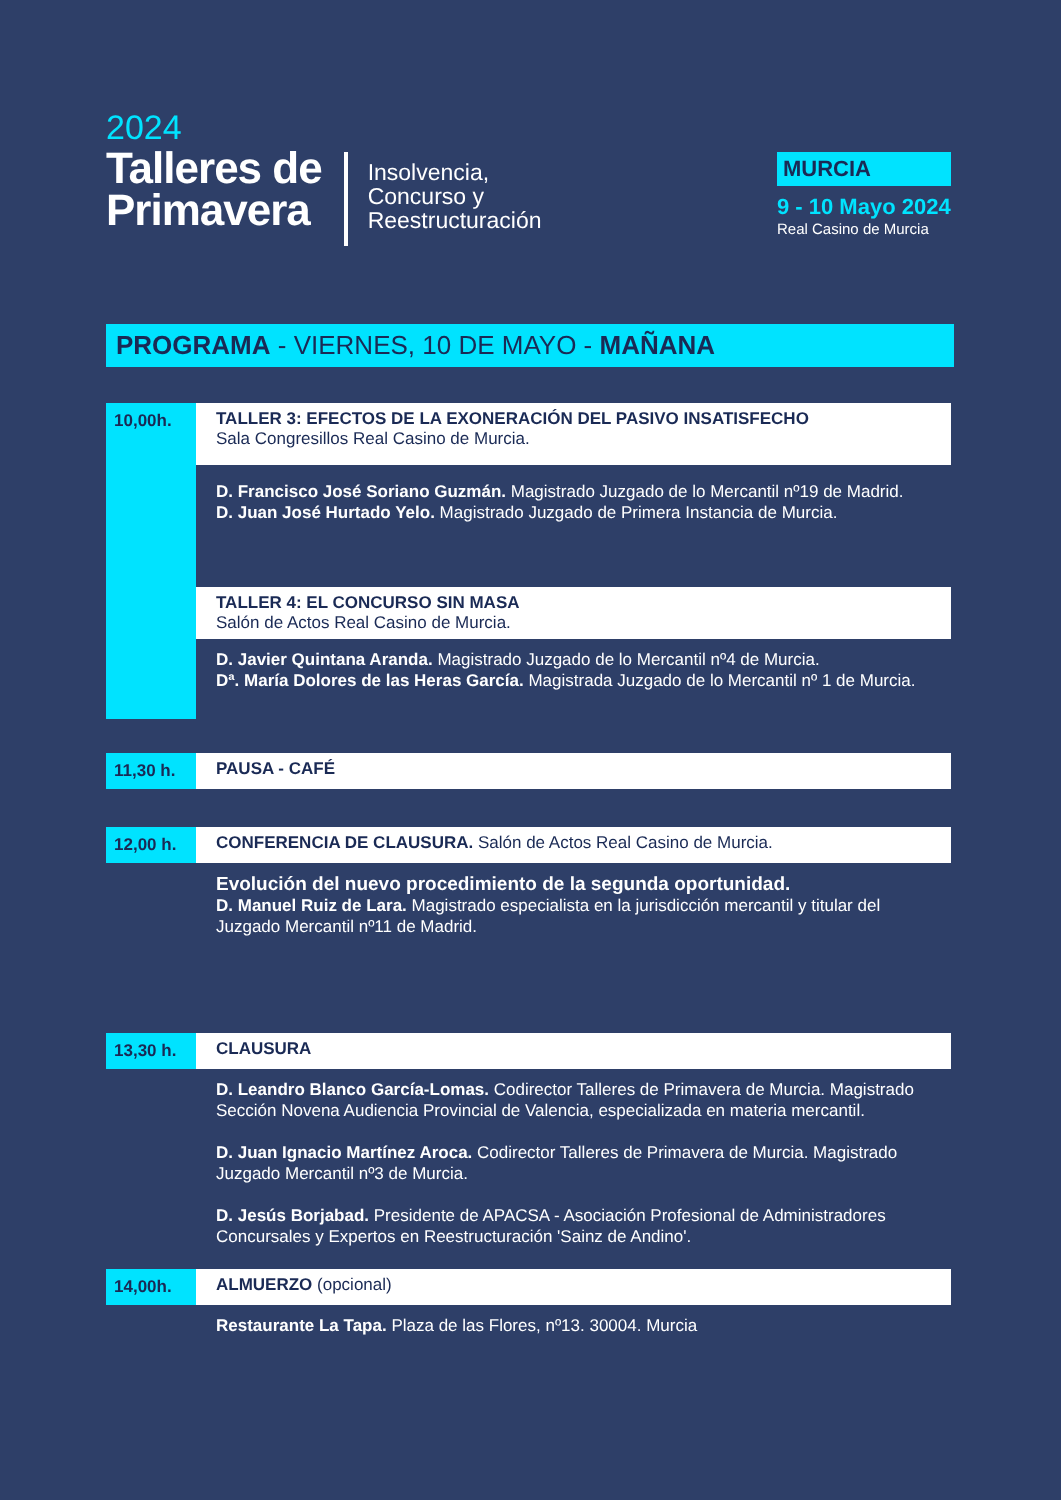2024
Talleres de
Primavera
Insolvencia,
Concurso y
Reestructuración
MURCIA
9 - 10 Mayo 2024
Real Casino de Murcia
PROGRAMA - VIERNES, 10 DE MAYO - MAÑANA
10,00h.
TALLER 3: EFECTOS DE LA EXONERACIÓN DEL PASIVO INSATISFECHO
Sala Congresillos Real Casino de Murcia.
D. Francisco José Soriano Guzmán. Magistrado Juzgado de lo Mercantil nº19 de Madrid.
D. Juan José Hurtado Yelo. Magistrado Juzgado de Primera Instancia de Murcia.
TALLER 4: EL CONCURSO SIN MASA
Salón de Actos Real Casino de Murcia.
D. Javier Quintana Aranda. Magistrado Juzgado de lo Mercantil nº4 de Murcia.
Dª. María Dolores de las Heras García. Magistrada Juzgado de lo Mercantil nº 1 de Murcia.
11,30 h. PAUSA - CAFÉ
12,00 h. CONFERENCIA DE CLAUSURA. Salón de Actos Real Casino de Murcia.
Evolución del nuevo procedimiento de la segunda oportunidad.
D. Manuel Ruiz de Lara. Magistrado especialista en la jurisdicción mercantil y titular del Juzgado Mercantil nº11 de Madrid.
13,30 h. CLAUSURA
D. Leandro Blanco García-Lomas. Codirector Talleres de Primavera de Murcia. Magistrado Sección Novena Audiencia Provincial de Valencia, especializada en materia mercantil.
D. Juan Ignacio Martínez Aroca. Codirector Talleres de Primavera de Murcia. Magistrado Juzgado Mercantil nº3 de Murcia.
D. Jesús Borjabad. Presidente de APACSA - Asociación Profesional de Administradores Concursales y Expertos en Reestructuración 'Sainz de Andino'.
14,00h. ALMUERZO (opcional)
Restaurante La Tapa. Plaza de las Flores, nº13. 30004. Murcia